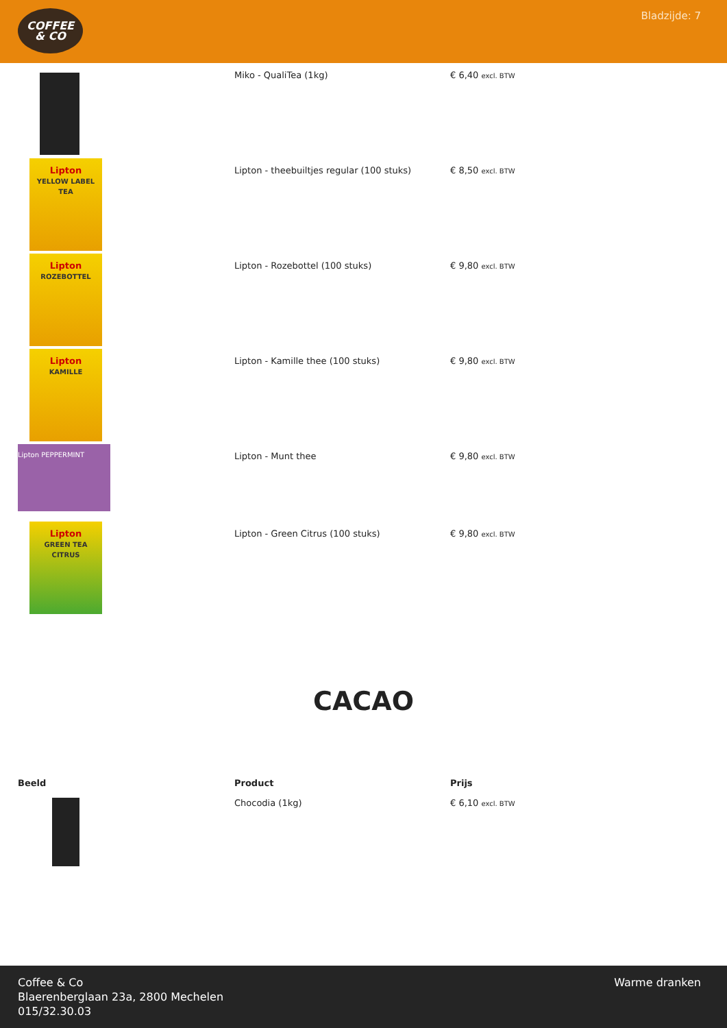COFFEE
& CO
Bladzijde: 7
| | Miko - QualiTea (1kg) | € 6,40 excl. BTW |
| Lipton YELLOW LABEL TEA | Lipton - theebuiltjes regular (100 stuks) | € 8,50 excl. BTW |
| Lipton ROZEBOTTEL | Lipton - Rozebottel (100 stuks) | € 9,80 excl. BTW |
| Lipton KAMILLE | Lipton - Kamille thee (100 stuks) | € 9,80 excl. BTW |
| Lipton PEPPERMINT | Lipton - Munt thee | € 9,80 excl. BTW |
| Lipton GREEN TEA CITRUS | Lipton - Green Citrus (100 stuks) | € 9,80 excl. BTW |
CACAO
| Beeld | Product | Prijs |
| --- | --- | --- |
| | Chocodia (1kg) | € 6,10 excl. BTW |
Coffee & Co
Blaerenberglaan 23a, 2800 Mechelen
015/32.30.03
Warme dranken